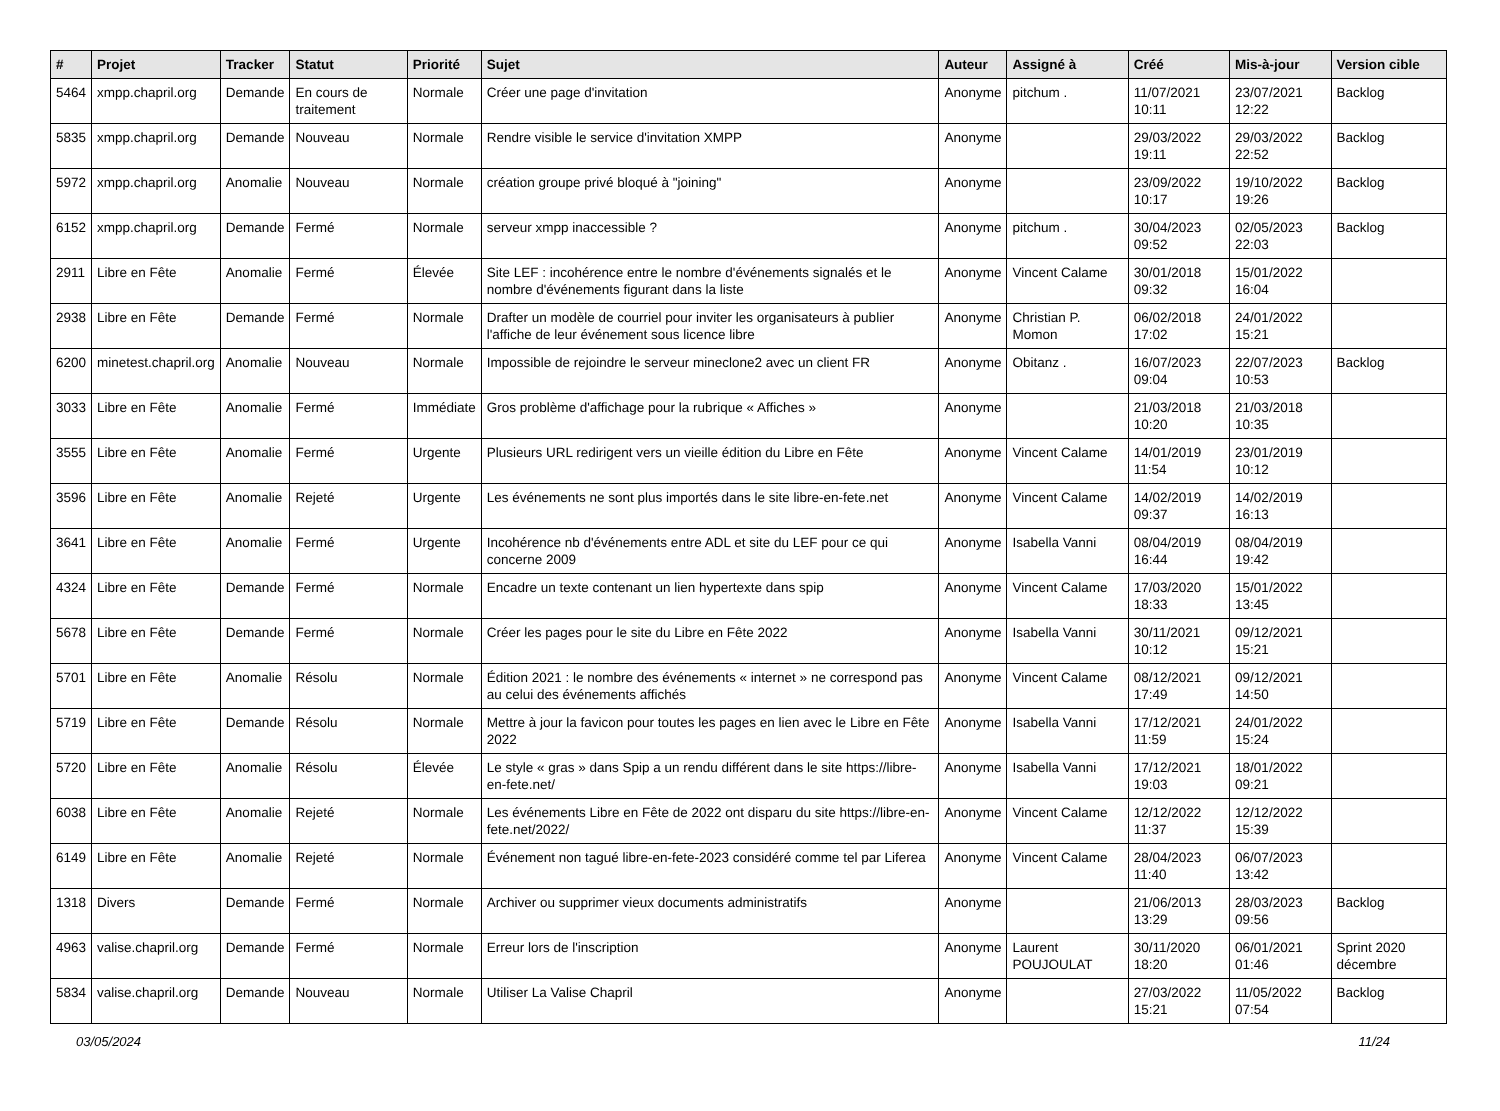| # | Projet | Tracker | Statut | Priorité | Sujet | Auteur | Assigné à | Créé | Mis-à-jour | Version cible |
| --- | --- | --- | --- | --- | --- | --- | --- | --- | --- | --- |
| 5464 | xmpp.chapril.org | Demande | En cours de traitement | Normale | Créer une page d'invitation | Anonyme | pitchum . | 11/07/2021 10:11 | 23/07/2021 12:22 | Backlog |
| 5835 | xmpp.chapril.org | Demande | Nouveau | Normale | Rendre visible le service d'invitation XMPP | Anonyme | | 29/03/2022 19:11 | 29/03/2022 22:52 | Backlog |
| 5972 | xmpp.chapril.org | Anomalie | Nouveau | Normale | création groupe privé bloqué à "joining" | Anonyme | | 23/09/2022 10:17 | 19/10/2022 19:26 | Backlog |
| 6152 | xmpp.chapril.org | Demande | Fermé | Normale | serveur xmpp inaccessible ? | Anonyme | pitchum . | 30/04/2023 09:52 | 02/05/2023 22:03 | Backlog |
| 2911 | Libre en Fête | Anomalie | Fermé | Élevée | Site LEF : incohérence entre le nombre d'événements signalés et le nombre d'événements figurant dans la liste | Anonyme | Vincent Calame | 30/01/2018 09:32 | 15/01/2022 16:04 | |
| 2938 | Libre en Fête | Demande | Fermé | Normale | Drafter un modèle de courriel pour inviter les organisateurs à publier l'affiche de leur événement sous licence libre | Anonyme | Christian P. Momon | 06/02/2018 17:02 | 24/01/2022 15:21 | |
| 6200 | minetest.chapril.org | Anomalie | Nouveau | Normale | Impossible de rejoindre le serveur mineclone2 avec un client FR | Anonyme | Obitanz . | 16/07/2023 09:04 | 22/07/2023 10:53 | Backlog |
| 3033 | Libre en Fête | Anomalie | Fermé | Immédiate | Gros problème d'affichage pour la rubrique « Affiches » | Anonyme | | 21/03/2018 10:20 | 21/03/2018 10:35 | |
| 3555 | Libre en Fête | Anomalie | Fermé | Urgente | Plusieurs URL redirigent vers un vieille édition du Libre en Fête | Anonyme | Vincent Calame | 14/01/2019 11:54 | 23/01/2019 10:12 | |
| 3596 | Libre en Fête | Anomalie | Rejeté | Urgente | Les événements ne sont plus importés dans le site libre-en-fete.net | Anonyme | Vincent Calame | 14/02/2019 09:37 | 14/02/2019 16:13 | |
| 3641 | Libre en Fête | Anomalie | Fermé | Urgente | Incohérence nb d'événements entre ADL et site du LEF pour ce qui concerne 2009 | Anonyme | Isabella Vanni | 08/04/2019 16:44 | 08/04/2019 19:42 | |
| 4324 | Libre en Fête | Demande | Fermé | Normale | Encadre un texte contenant un lien hypertexte dans spip | Anonyme | Vincent Calame | 17/03/2020 18:33 | 15/01/2022 13:45 | |
| 5678 | Libre en Fête | Demande | Fermé | Normale | Créer les pages pour le site du Libre en Fête 2022 | Anonyme | Isabella Vanni | 30/11/2021 10:12 | 09/12/2021 15:21 | |
| 5701 | Libre en Fête | Anomalie | Résolu | Normale | Édition 2021 : le nombre des événements « internet » ne correspond pas au celui des événements affichés | Anonyme | Vincent Calame | 08/12/2021 17:49 | 09/12/2021 14:50 | |
| 5719 | Libre en Fête | Demande | Résolu | Normale | Mettre à jour la favicon pour toutes les pages en lien avec le Libre en Fête 2022 | Anonyme | Isabella Vanni | 17/12/2021 11:59 | 24/01/2022 15:24 | |
| 5720 | Libre en Fête | Anomalie | Résolu | Élevée | Le style « gras » dans Spip a un rendu différent dans le site https://libre-en-fete.net/ | Anonyme | Isabella Vanni | 17/12/2021 19:03 | 18/01/2022 09:21 | |
| 6038 | Libre en Fête | Anomalie | Rejeté | Normale | Les événements Libre en Fête de 2022 ont disparu du site https://libre-en-fete.net/2022/ | Anonyme | Vincent Calame | 12/12/2022 11:37 | 12/12/2022 15:39 | |
| 6149 | Libre en Fête | Anomalie | Rejeté | Normale | Événement non tagué libre-en-fete-2023 considéré comme tel par Liferea | Anonyme | Vincent Calame | 28/04/2023 11:40 | 06/07/2023 13:42 | |
| 1318 | Divers | Demande | Fermé | Normale | Archiver ou supprimer vieux documents administratifs | Anonyme | | 21/06/2013 13:29 | 28/03/2023 09:56 | Backlog |
| 4963 | valise.chapril.org | Demande | Fermé | Normale | Erreur lors de l'inscription | Anonyme | Laurent POUJOULAT | 30/11/2020 18:20 | 06/01/2021 01:46 | Sprint 2020 décembre |
| 5834 | valise.chapril.org | Demande | Nouveau | Normale | Utiliser La Valise Chapril | Anonyme | | 27/03/2022 15:21 | 11/05/2022 07:54 | Backlog |
03/05/2024 11/24